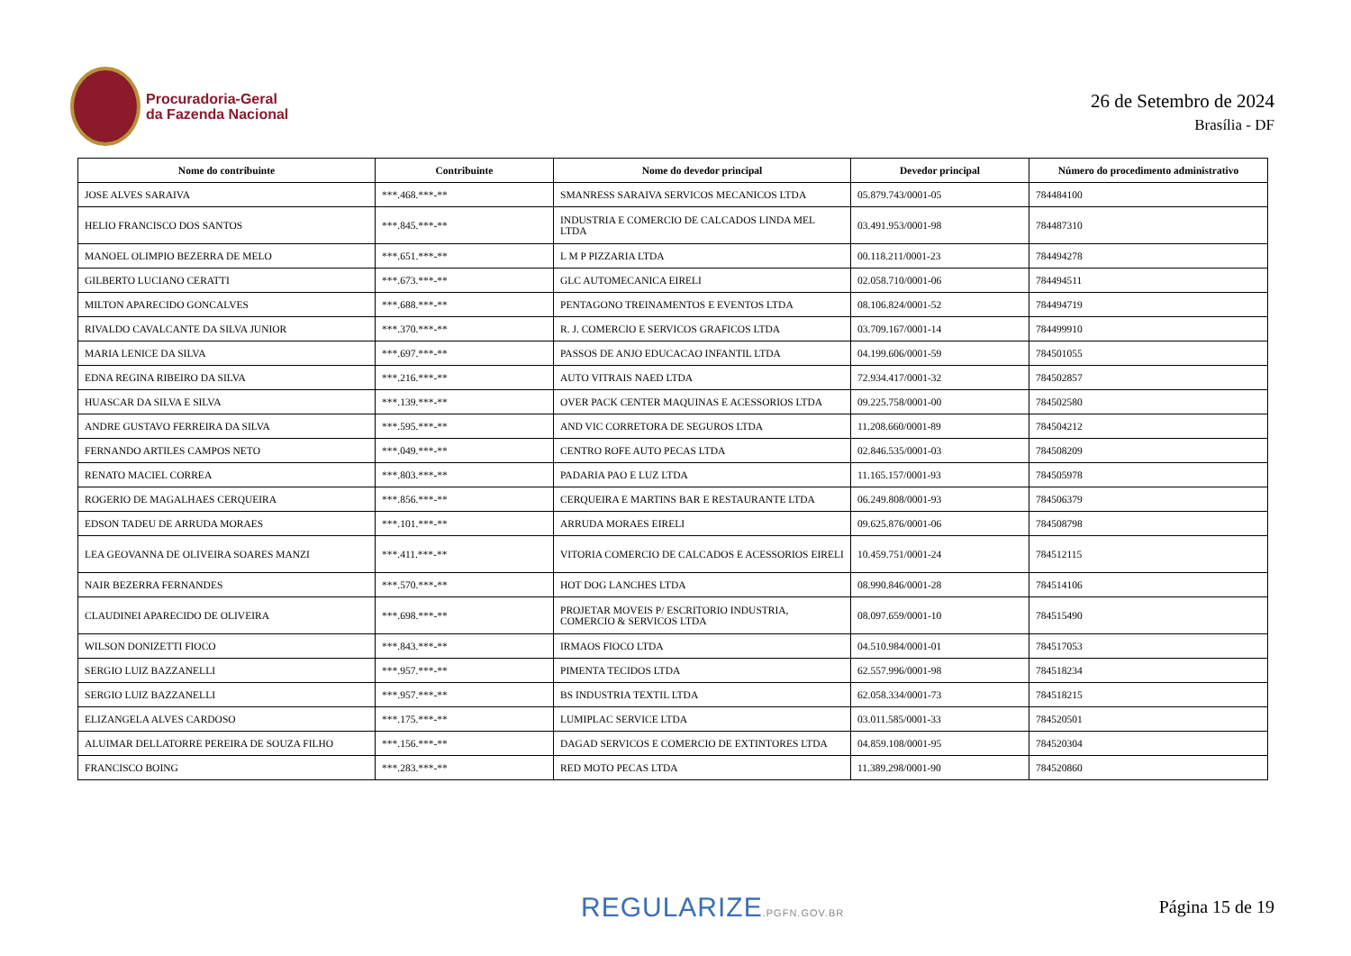Procuradoria-Geral
da Fazenda Nacional
26 de Setembro de 2024
Brasília - DF
| Nome do contribuinte | Contribuinte | Nome do devedor principal | Devedor principal | Número do procedimento administrativo |
| --- | --- | --- | --- | --- |
| JOSE ALVES SARAIVA | ***.468.***-** | SMANRESS SARAIVA SERVICOS MECANICOS LTDA | 05.879.743/0001-05 | 784484100 |
| HELIO FRANCISCO DOS SANTOS | ***.845.***-** | INDUSTRIA E COMERCIO DE CALCADOS LINDA MEL LTDA | 03.491.953/0001-98 | 784487310 |
| MANOEL OLIMPIO BEZERRA DE MELO | ***.651.***-** | L M P PIZZARIA LTDA | 00.118.211/0001-23 | 784494278 |
| GILBERTO LUCIANO CERATTI | ***.673.***-** | GLC AUTOMECANICA EIRELI | 02.058.710/0001-06 | 784494511 |
| MILTON APARECIDO GONCALVES | ***.688.***-** | PENTAGONO TREINAMENTOS E EVENTOS LTDA | 08.106.824/0001-52 | 784494719 |
| RIVALDO CAVALCANTE DA SILVA JUNIOR | ***.370.***-** | R. J. COMERCIO E SERVICOS GRAFICOS LTDA | 03.709.167/0001-14 | 784499910 |
| MARIA LENICE DA SILVA | ***.697.***-** | PASSOS DE ANJO EDUCACAO INFANTIL LTDA | 04.199.606/0001-59 | 784501055 |
| EDNA REGINA RIBEIRO DA SILVA | ***.216.***-** | AUTO VITRAIS NAED LTDA | 72.934.417/0001-32 | 784502857 |
| HUASCAR DA SILVA E SILVA | ***.139.***-** | OVER PACK CENTER MAQUINAS E ACESSORIOS LTDA | 09.225.758/0001-00 | 784502580 |
| ANDRE GUSTAVO FERREIRA DA SILVA | ***.595.***-** | AND VIC CORRETORA DE SEGUROS LTDA | 11.208.660/0001-89 | 784504212 |
| FERNANDO ARTILES CAMPOS NETO | ***.049.***-** | CENTRO ROFE AUTO PECAS LTDA | 02.846.535/0001-03 | 784508209 |
| RENATO MACIEL CORREA | ***.803.***-** | PADARIA PAO E LUZ LTDA | 11.165.157/0001-93 | 784505978 |
| ROGERIO DE MAGALHAES CERQUEIRA | ***.856.***-** | CERQUEIRA E MARTINS BAR E RESTAURANTE LTDA | 06.249.808/0001-93 | 784506379 |
| EDSON TADEU DE ARRUDA MORAES | ***.101.***-** | ARRUDA MORAES EIRELI | 09.625.876/0001-06 | 784508798 |
| LEA GEOVANNA DE OLIVEIRA SOARES MANZI | ***.411.***-** | VITORIA COMERCIO DE CALCADOS E ACESSORIOS EIRELI | 10.459.751/0001-24 | 784512115 |
| NAIR BEZERRA FERNANDES | ***.570.***-** | HOT DOG LANCHES LTDA | 08.990.846/0001-28 | 784514106 |
| CLAUDINEI APARECIDO DE OLIVEIRA | ***.698.***-** | PROJETAR MOVEIS P/ ESCRITORIO INDUSTRIA, COMERCIO & SERVICOS LTDA | 08.097.659/0001-10 | 784515490 |
| WILSON DONIZETTI FIOCO | ***.843.***-** | IRMAOS FIOCO LTDA | 04.510.984/0001-01 | 784517053 |
| SERGIO LUIZ BAZZANELLI | ***.957.***-** | PIMENTA TECIDOS LTDA | 62.557.996/0001-98 | 784518234 |
| SERGIO LUIZ BAZZANELLI | ***.957.***-** | BS INDUSTRIA TEXTIL LTDA | 62.058.334/0001-73 | 784518215 |
| ELIZANGELA ALVES CARDOSO | ***.175.***-** | LUMIPLAC SERVICE LTDA | 03.011.585/0001-33 | 784520501 |
| ALUIMAR DELLATORRE PEREIRA DE SOUZA FILHO | ***.156.***-** | DAGAD SERVICOS E COMERCIO DE EXTINTORES LTDA | 04.859.108/0001-95 | 784520304 |
| FRANCISCO BOING | ***.283.***-** | RED MOTO PECAS LTDA | 11.389.298/0001-90 | 784520860 |
REGULARIZE.PGFN.GOV.BR Página 15 de 19